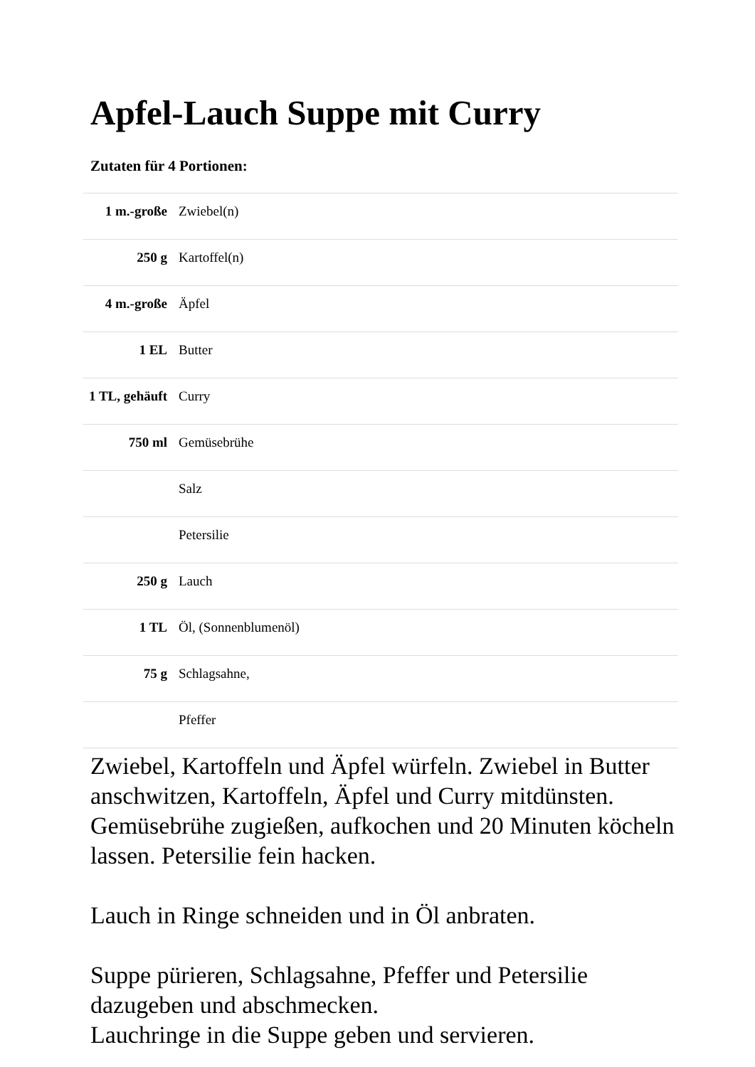Apfel-Lauch Suppe mit Curry
Zutaten für 4 Portionen:
| 1 m.-große | Zwiebel(n) |
| 250 g | Kartoffel(n) |
| 4 m.-große | Äpfel |
| 1 EL | Butter |
| 1 TL, gehäuft | Curry |
| 750 ml | Gemüsebrühe |
| | Salz |
| | Petersilie |
| 250 g | Lauch |
| 1 TL | Öl, (Sonnenblumenöl) |
| 75 g | Schlagsahne, |
| | Pfeffer |
Zwiebel, Kartoffeln und Äpfel würfeln. Zwiebel in Butter anschwitzen, Kartoffeln, Äpfel und Curry mitdünsten. Gemüsebrühe zugießen, aufkochen und 20 Minuten köcheln lassen. Petersilie fein hacken.
Lauch in Ringe schneiden und in Öl anbraten.
Suppe pürieren, Schlagsahne, Pfeffer und Petersilie dazugeben und abschmecken.
Lauchringe in die Suppe geben und servieren.